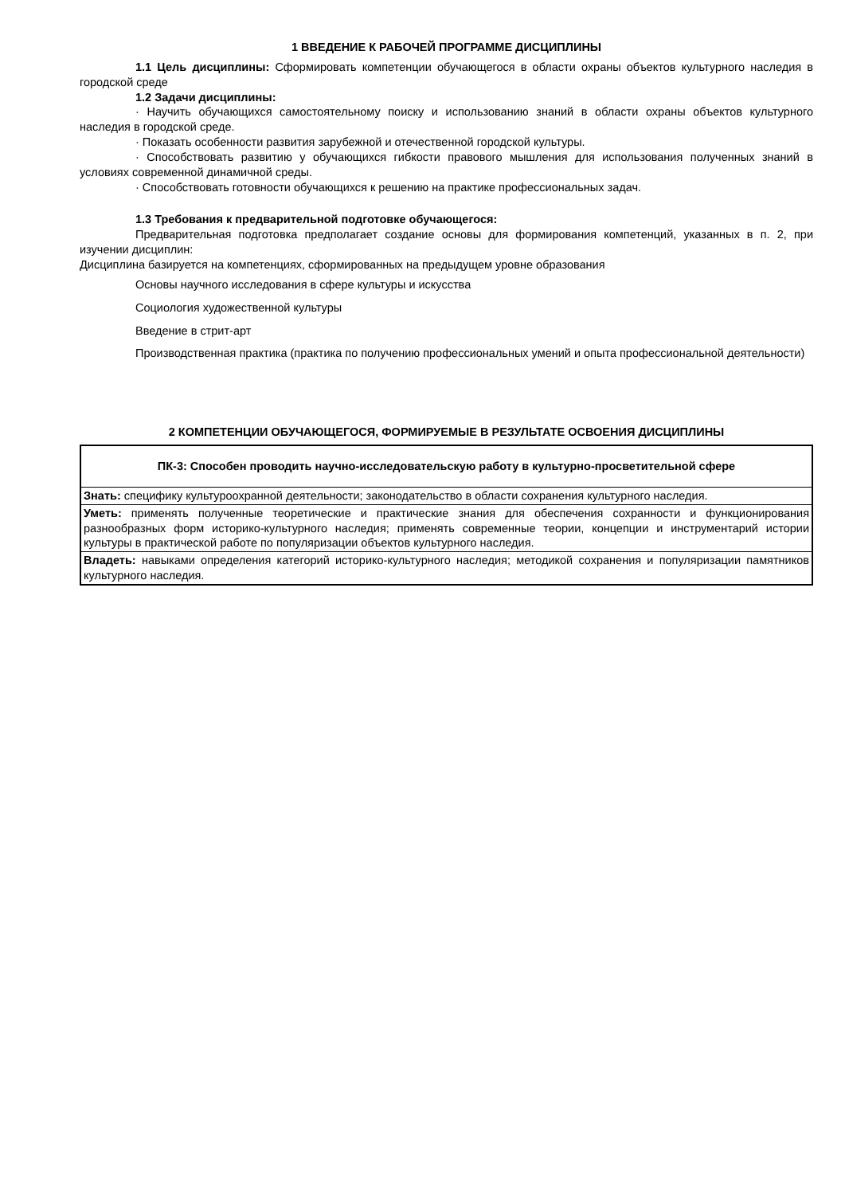1 ВВЕДЕНИЕ К РАБОЧЕЙ ПРОГРАММЕ ДИСЦИПЛИНЫ
1.1 Цель дисциплины: Сформировать компетенции обучающегося в области охраны объектов культурного наследия в городской среде
1.2 Задачи дисциплины:
· Научить обучающихся самостоятельному поиску и использованию знаний в области охраны объектов культурного наследия в городской среде.
· Показать особенности развития зарубежной и отечественной городской культуры.
· Способствовать развитию у обучающихся гибкости правового мышления для использования полученных знаний в условиях современной динамичной среды.
· Способствовать готовности обучающихся к решению на практике профессиональных задач.
1.3 Требования к предварительной подготовке обучающегося:
Предварительная подготовка предполагает создание основы для формирования компетенций, указанных в п. 2, при изучении дисциплин:
Дисциплина базируется на компетенциях, сформированных на предыдущем уровне образования
Основы научного исследования в сфере культуры и искусства
Социология художественной культуры
Введение в стрит-арт
Производственная практика (практика по получению профессиональных умений и опыта профессиональной деятельности)
2 КОМПЕТЕНЦИИ ОБУЧАЮЩЕГОСЯ, ФОРМИРУЕМЫЕ В РЕЗУЛЬТАТЕ ОСВОЕНИЯ ДИСЦИПЛИНЫ
| ПК-3: Способен проводить научно-исследовательскую работу в культурно-просветительной сфере |
| Знать: специфику культуроохранной деятельности; законодательство в области сохранения культурного наследия. |
| Уметь: применять полученные теоретические и практические знания для обеспечения сохранности и функционирования разнообразных форм историко-культурного наследия; применять современные теории, концепции и инструментарий истории культуры в практической работе по популяризации объектов культурного наследия. |
| Владеть: навыками определения категорий историко-культурного наследия; методикой сохранения и популяризации памятников культурного наследия. |